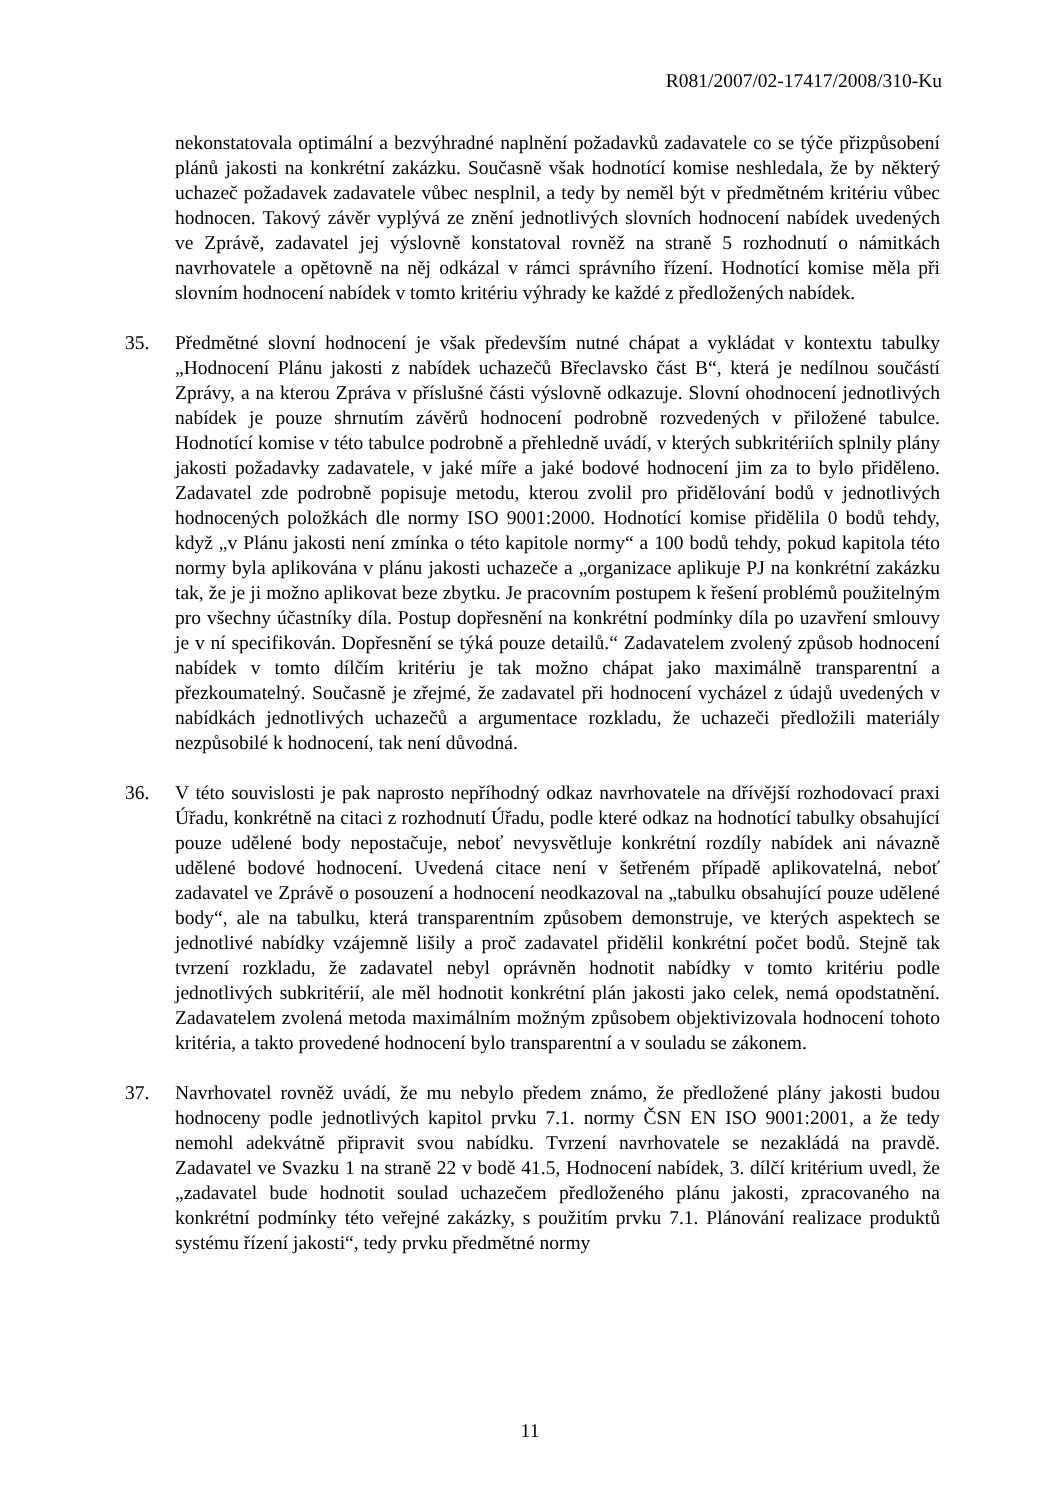R081/2007/02-17417/2008/310-Ku
nekonstatovala optimální a bezvýhradné naplnění požadavků zadavatele co se týče přizpůsobení plánů jakosti na konkrétní zakázku. Současně však hodnotící komise neshledala, že by některý uchazeč požadavek zadavatele vůbec nesplnil, a tedy by neměl být v předmětném kritériu vůbec hodnocen. Takový závěr vyplývá ze znění jednotlivých slovních hodnocení nabídek uvedených ve Zprávě, zadavatel jej výslovně konstatoval rovněž na straně 5 rozhodnutí o námitkách navrhovatele a opětovně na něj odkázal v rámci správního řízení. Hodnotící komise měla při slovním hodnocení nabídek v tomto kritériu výhrady ke každé z předložených nabídek.
35. Předmětné slovní hodnocení je však především nutné chápat a vykládat v kontextu tabulky „Hodnocení Plánu jakosti z nabídek uchazečů Břeclavsko část B“, která je nedílnou součástí Zprávy, a na kterou Zpráva v příslušné části výslovně odkazuje. Slovní ohodnocení jednotlivých nabídek je pouze shrnutím závěrů hodnocení podrobně rozvedených v přiložené tabulce. Hodnotící komise v této tabulce podrobně a přehledně uvádí, v kterých subkritériích splnily plány jakosti požadavky zadavatele, v jaké míře a jaké bodové hodnocení jim za to bylo přiděleno. Zadavatel zde podrobně popisuje metodu, kterou zvolil pro přidělování bodů v jednotlivých hodnocených položkách dle normy ISO 9001:2000. Hodnotící komise přidělila 0 bodů tehdy, když „v Plánu jakosti není zmínka o této kapitole normy“ a 100 bodů tehdy, pokud kapitola této normy byla aplikována v plánu jakosti uchazeče a „organizace aplikuje PJ na konkrétní zakázku tak, že je ji možno aplikovat beze zbytku. Je pracovním postupem k řešení problémů použitelným pro všechny účastníky díla. Postup dopřesnění na konkrétní podmínky díla po uzavření smlouvy je v ní specifikován. Dopřesnění se týká pouze detailů.“ Zadavatelem zvolený způsob hodnocení nabídek v tomto dílčím kritériu je tak možno chápat jako maximálně transparentní a přezkoumatelný. Současně je zřejmé, že zadavatel při hodnocení vycházel z údajů uvedených v nabídkách jednotlivých uchazečů a argumentace rozkladu, že uchazeči předložili materiály nezpůsobilé k hodnocení, tak není důvodná.
36. V této souvislosti je pak naprosto nepříhodný odkaz navrhovatele na dřívější rozhodovací praxi Úřadu, konkrétně na citaci z rozhodnutí Úřadu, podle které odkaz na hodnotící tabulky obsahující pouze udělené body nepostačuje, neboť nevysvětluje konkrétní rozdíly nabídek ani návazně udělené bodové hodnocení. Uvedená citace není v šetřeném případě aplikovatelná, neboť zadavatel ve Zprávě o posouzení a hodnocení neodkazoval na „tabulku obsahující pouze udělené body“, ale na tabulku, která transparentním způsobem demonstruje, ve kterých aspektech se jednotlivé nabídky vzájemně lišily a proč zadavatel přidělil konkrétní počet bodů. Stejně tak tvrzení rozkladu, že zadavatel nebyl oprávněn hodnotit nabídky v tomto kritériu podle jednotlivých subkritérií, ale měl hodnotit konkrétní plán jakosti jako celek, nemá opodstatnění. Zadavatelem zvolená metoda maximálním možným způsobem objektivizovala hodnocení tohoto kritéria, a takto provedené hodnocení bylo transparentní a v souladu se zákonem.
37. Navrhovatel rovněž uvádí, že mu nebylo předem známo, že předložené plány jakosti budou hodnoceny podle jednotlivých kapitol prvku 7.1. normy ČSN EN ISO 9001:2001, a že tedy nemohl adekvátně připravit svou nabídku. Tvrzení navrhovatele se nezakládá na pravdě. Zadavatel ve Svazku 1 na straně 22 v bodě 41.5, Hodnocení nabídek, 3. dílčí kritérium uvedl, že „zadavatel bude hodnotit soulad uchazečem předloženého plánu jakosti, zpracovaného na konkrétní podmínky této veřejné zakázky, s použitím prvku 7.1. Plánování realizace produktů systému řízení jakosti“, tedy prvku předmětné normy
11